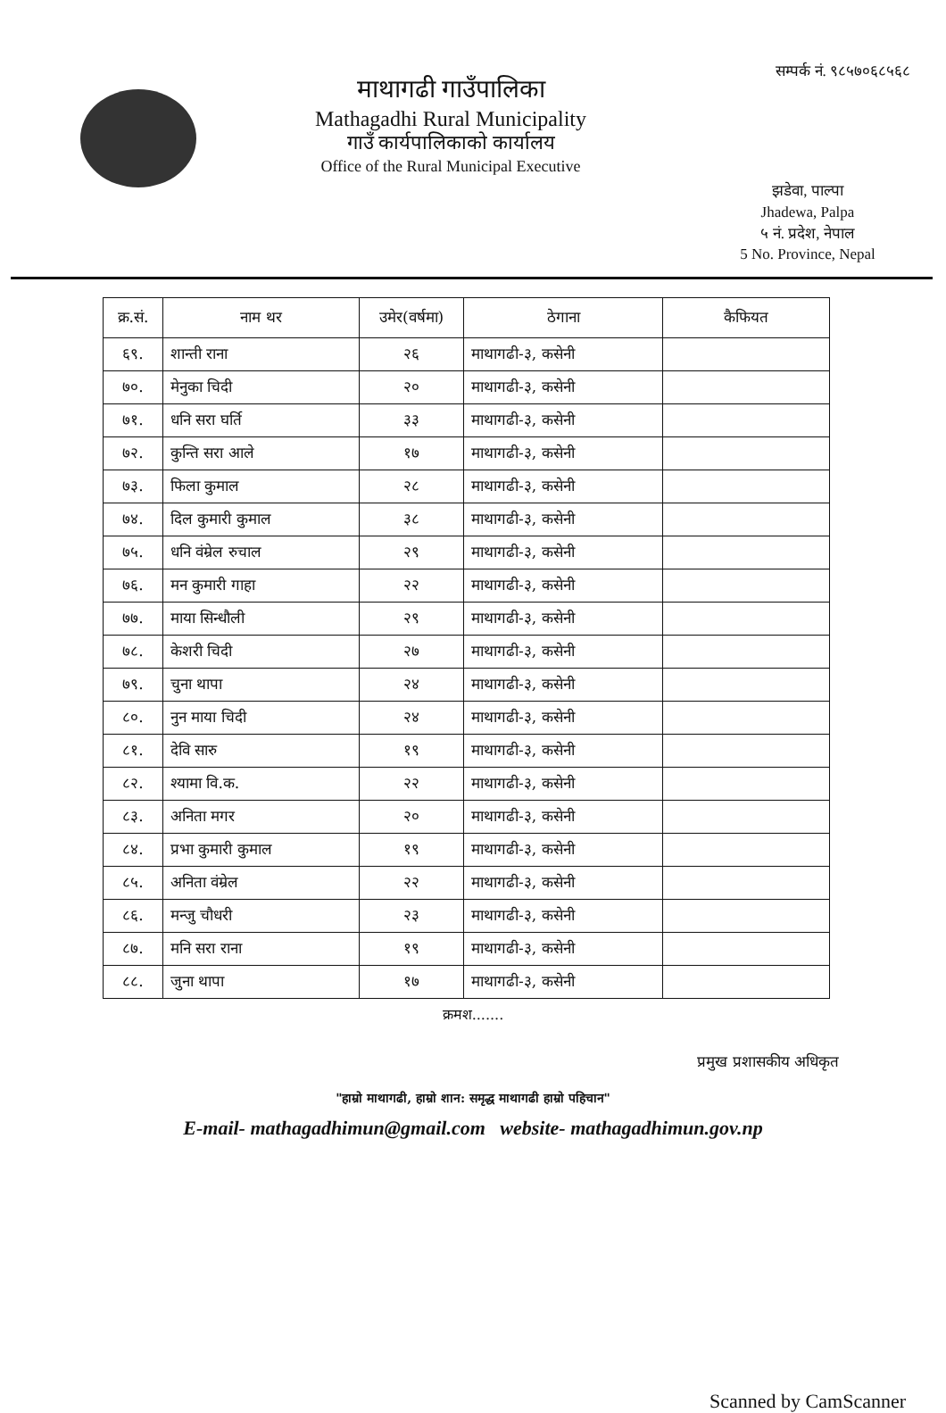माथागढी गाउँपालिका
Mathagadhi Rural Municipality
गाउँ कार्यपालिकाको कार्यालय
Office of the Rural Municipal Executive
सम्पर्क नं. ९८५७०६८५६८
झडेवा, पाल्पा
Jhadewa, Palpa
५ नं. प्रदेश, नेपाल
5 No. Province, Nepal
| क्र.सं. | नाम थर | उमेर(वर्षमा) | ठेगाना | कैफियत |
| --- | --- | --- | --- | --- |
| ६९. | शान्ती राना | २६ | माथागढी-३, कसेनी | |
| ७०. | मेनुका चिदी | २० | माथागढी-३, कसेनी | |
| ७१. | धनि सरा घर्ति | ३३ | माथागढी-३, कसेनी | |
| ७२. | कुन्ति सरा आले | १७ | माथागढी-३, कसेनी | |
| ७३. | फिला कुमाल | २८ | माथागढी-३, कसेनी | |
| ७४. | दिल कुमारी कुमाल | ३८ | माथागढी-३, कसेनी | |
| ७५. | धनि वंम्रेल रुचाल | २९ | माथागढी-३, कसेनी | |
| ७६. | मन कुमारी गाहा | २२ | माथागढी-३, कसेनी | |
| ७७. | माया सिन्धौली | २९ | माथागढी-३, कसेनी | |
| ७८. | केशरी चिदी | २७ | माथागढी-३, कसेनी | |
| ७९. | चुना थापा | २४ | माथागढी-३, कसेनी | |
| ८०. | नुन माया चिदी | २४ | माथागढी-३, कसेनी | |
| ८१. | देवि सारु | १९ | माथागढी-३, कसेनी | |
| ८२. | श्यामा वि.क. | २२ | माथागढी-३, कसेनी | |
| ८३. | अनिता मगर | २० | माथागढी-३, कसेनी | |
| ८४. | प्रभा कुमारी कुमाल | १९ | माथागढी-३, कसेनी | |
| ८५. | अनिता वंम्रेल | २२ | माथागढी-३, कसेनी | |
| ८६. | मन्जु चौधरी | २३ | माथागढी-३, कसेनी | |
| ८७. | मनि सरा राना | १९ | माथागढी-३, कसेनी | |
| ८८. | जुना थापा | १७ | माथागढी-३, कसेनी | |
क्रमश.......
प्रमुख प्रशासकीय अधिकृत
"हाम्रो माथागढी, हाम्रो शान: समृद्ध माथागढी हाम्रो पहिचान"
E-mail- mathagadhimun@gmail.com website- mathagadhimun.gov.np
Scanned by CamScanner